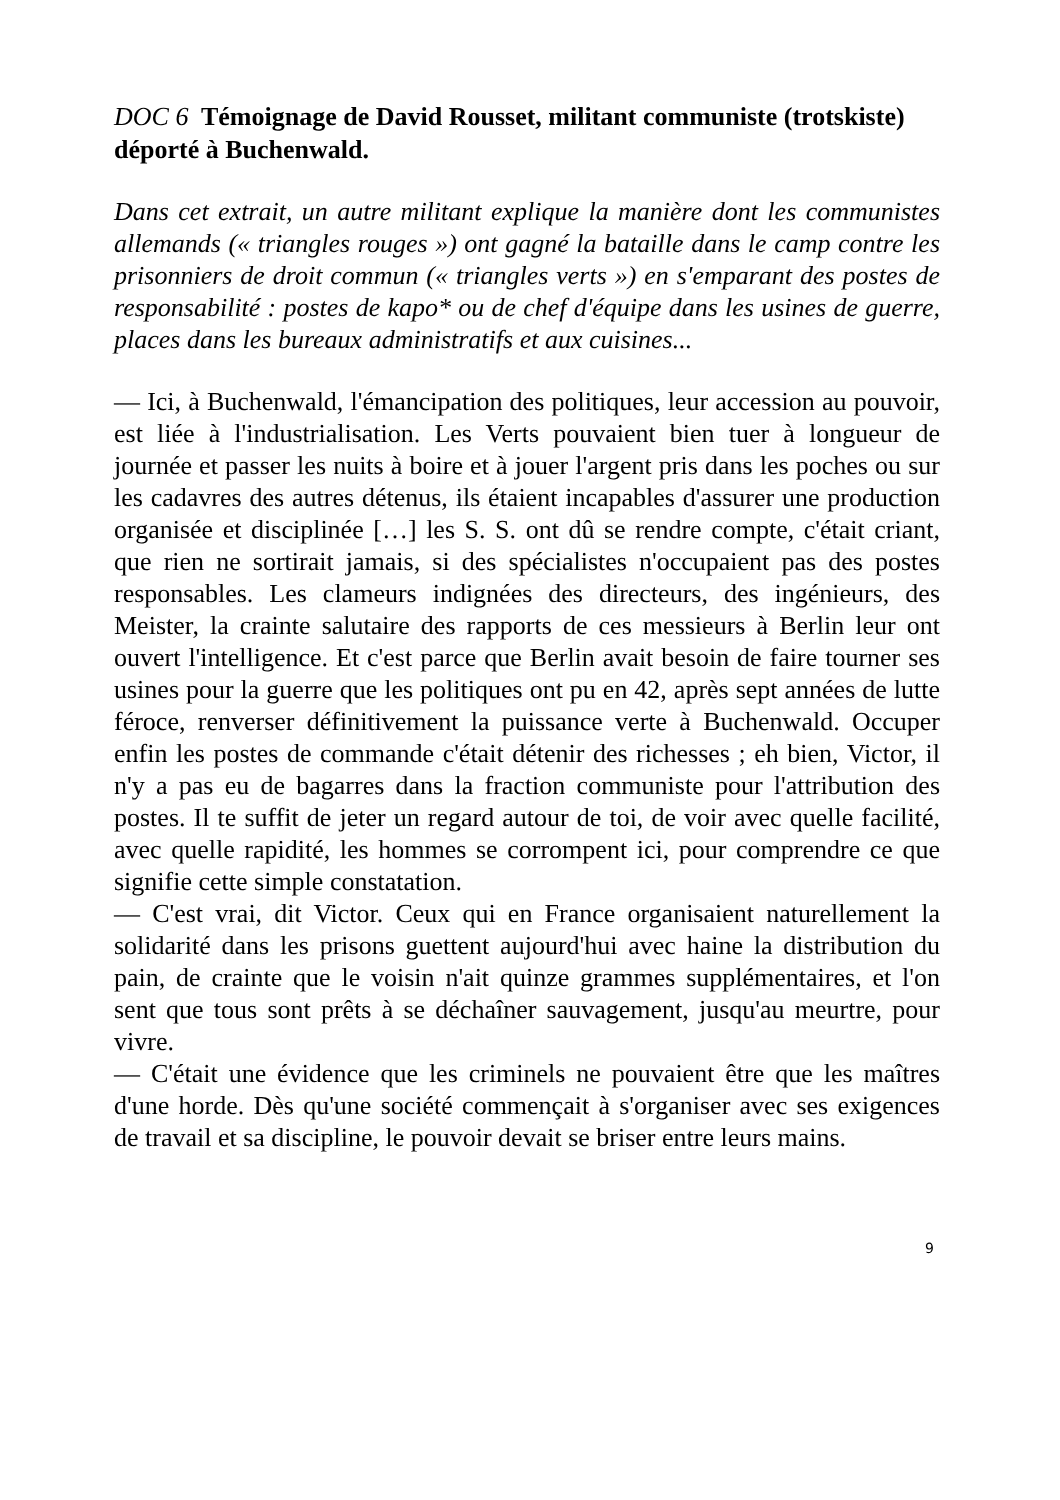DOC 6 Témoignage de David Rousset, militant communiste (trotskiste) déporté à Buchenwald.
Dans cet extrait, un autre militant explique la manière dont les communistes allemands (« triangles rouges ») ont gagné la bataille dans le camp contre les prisonniers de droit commun (« triangles verts ») en s'emparant des postes de responsabilité : postes de kapo* ou de chef d'équipe dans les usines de guerre, places dans les bureaux administratifs et aux cuisines...
— Ici, à Buchenwald, l'émancipation des politiques, leur accession au pouvoir, est liée à l'industrialisation. Les Verts pouvaient bien tuer à longueur de journée et passer les nuits à boire et à jouer l'argent pris dans les poches ou sur les cadavres des autres détenus, ils étaient incapables d'assurer une production organisée et disciplinée […] les S. S. ont dû se rendre compte, c'était criant, que rien ne sortirait jamais, si des spécialistes n'occupaient pas des postes responsables. Les clameurs indignées des directeurs, des ingénieurs, des Meister, la crainte salutaire des rapports de ces messieurs à Berlin leur ont ouvert l'intelligence. Et c'est parce que Berlin avait besoin de faire tourner ses usines pour la guerre que les politiques ont pu en 42, après sept années de lutte féroce, renverser définitivement la puissance verte à Buchenwald. Occuper enfin les postes de commande c'était détenir des richesses ; eh bien, Victor, il n'y a pas eu de bagarres dans la fraction communiste pour l'attribution des postes. Il te suffit de jeter un regard autour de toi, de voir avec quelle facilité, avec quelle rapidité, les hommes se corrompent ici, pour comprendre ce que signifie cette simple constatation.
— C'est vrai, dit Victor. Ceux qui en France organisaient naturellement la solidarité dans les prisons guettent aujourd'hui avec haine la distribution du pain, de crainte que le voisin n'ait quinze grammes supplémentaires, et l'on sent que tous sont prêts à se déchaîner sauvagement, jusqu'au meurtre, pour vivre.
— C'était une évidence que les criminels ne pouvaient être que les maîtres d'une horde. Dès qu'une société commençait à s'organiser avec ses exigences de travail et sa discipline, le pouvoir devait se briser entre leurs mains.
9